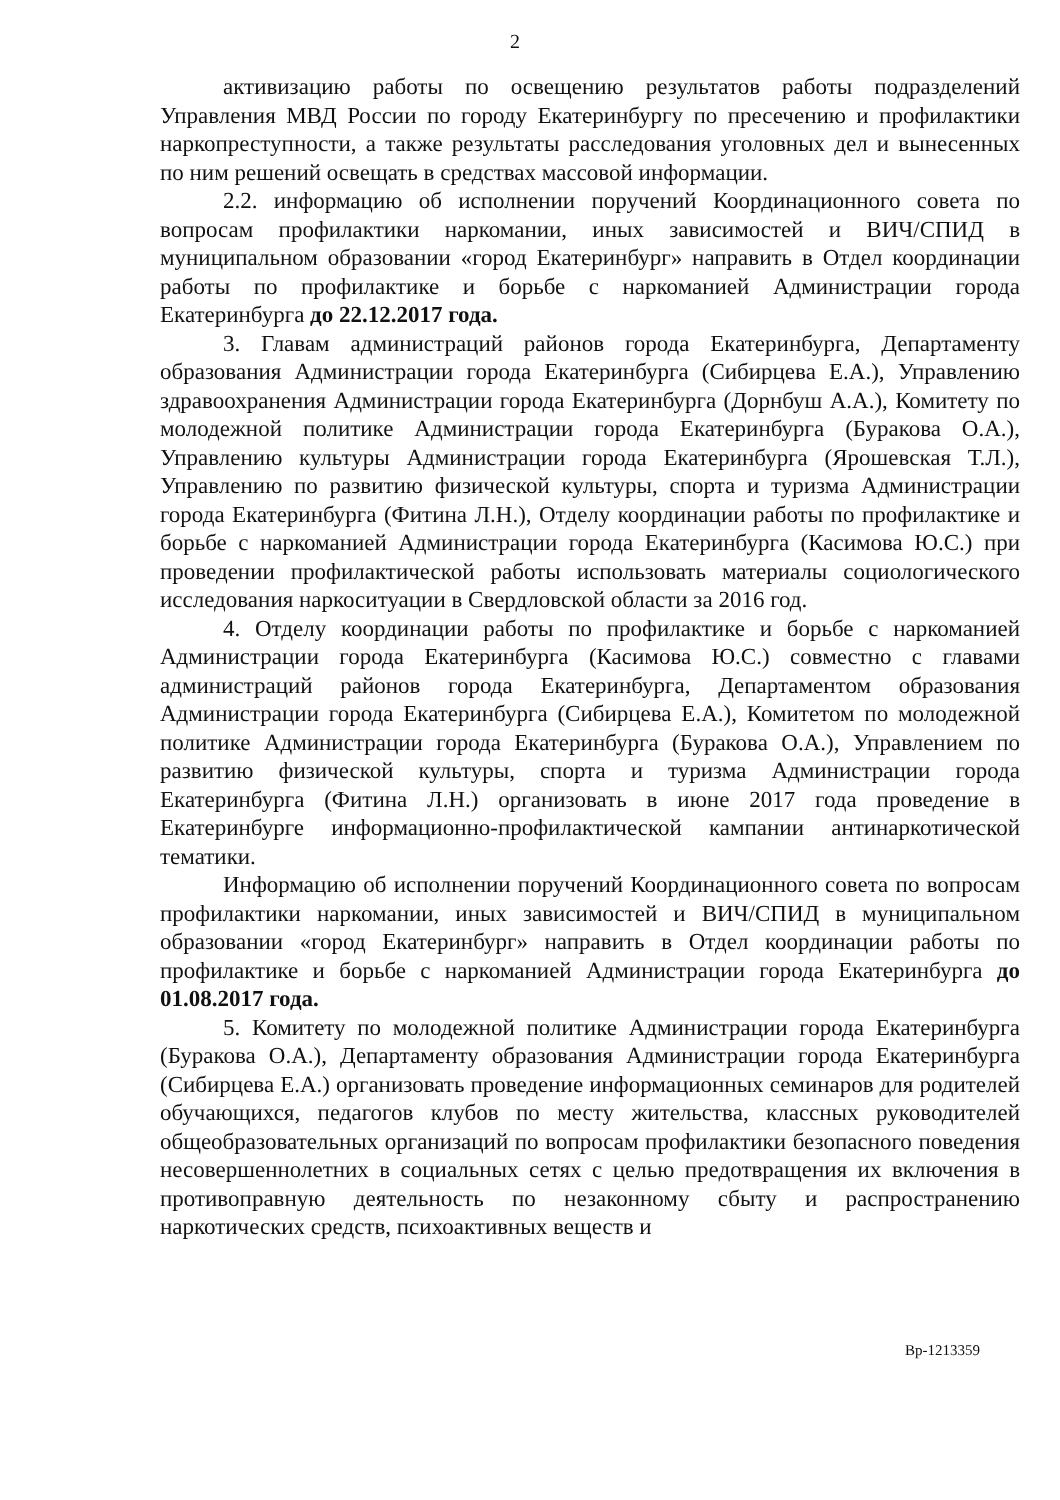2
активизацию работы по освещению результатов работы подразделений Управления МВД России по городу Екатеринбургу по пресечению и профилактики наркопреступности, а также результаты расследования уголовных дел и вынесенных по ним решений освещать в средствах массовой информации.
2.2. информацию об исполнении поручений Координационного совета по вопросам профилактики наркомании, иных зависимостей и ВИЧ/СПИД в муниципальном образовании «город Екатеринбург» направить в Отдел координации работы по профилактике и борьбе с наркоманией Администрации города Екатеринбурга до 22.12.2017 года.
3. Главам администраций районов города Екатеринбурга, Департаменту образования Администрации города Екатеринбурга (Сибирцева Е.А.), Управлению здравоохранения Администрации города Екатеринбурга (Дорнбуш А.А.), Комитету по молодежной политике Администрации города Екатеринбурга (Буракова О.А.), Управлению культуры Администрации города Екатеринбурга (Ярошевская Т.Л.), Управлению по развитию физической культуры, спорта и туризма Администрации города Екатеринбурга (Фитина Л.Н.), Отделу координации работы по профилактике и борьбе с наркоманией Администрации города Екатеринбурга (Касимова Ю.С.) при проведении профилактической работы использовать материалы социологического исследования наркоситуации в Свердловской области за 2016 год.
4. Отделу координации работы по профилактике и борьбе с наркоманией Администрации города Екатеринбурга (Касимова Ю.С.) совместно с главами администраций районов города Екатеринбурга, Департаментом образования Администрации города Екатеринбурга (Сибирцева Е.А.), Комитетом по молодежной политике Администрации города Екатеринбурга (Буракова О.А.), Управлением по развитию физической культуры, спорта и туризма Администрации города Екатеринбурга (Фитина Л.Н.) организовать в июне 2017 года проведение в Екатеринбурге информационно-профилактической кампании антинаркотической тематики.
Информацию об исполнении поручений Координационного совета по вопросам профилактики наркомании, иных зависимостей и ВИЧ/СПИД в муниципальном образовании «город Екатеринбург» направить в Отдел координации работы по профилактике и борьбе с наркоманией Администрации города Екатеринбурга до 01.08.2017 года.
5. Комитету по молодежной политике Администрации города Екатеринбурга (Буракова О.А.), Департаменту образования Администрации города Екатеринбурга (Сибирцева Е.А.) организовать проведение информационных семинаров для родителей обучающихся, педагогов клубов по месту жительства, классных руководителей общеобразовательных организаций по вопросам профилактики безопасного поведения несовершеннолетних в социальных сетях с целью предотвращения их включения в противоправную деятельность по незаконному сбыту и распространению наркотических средств, психоактивных веществ и
Вр-1213359